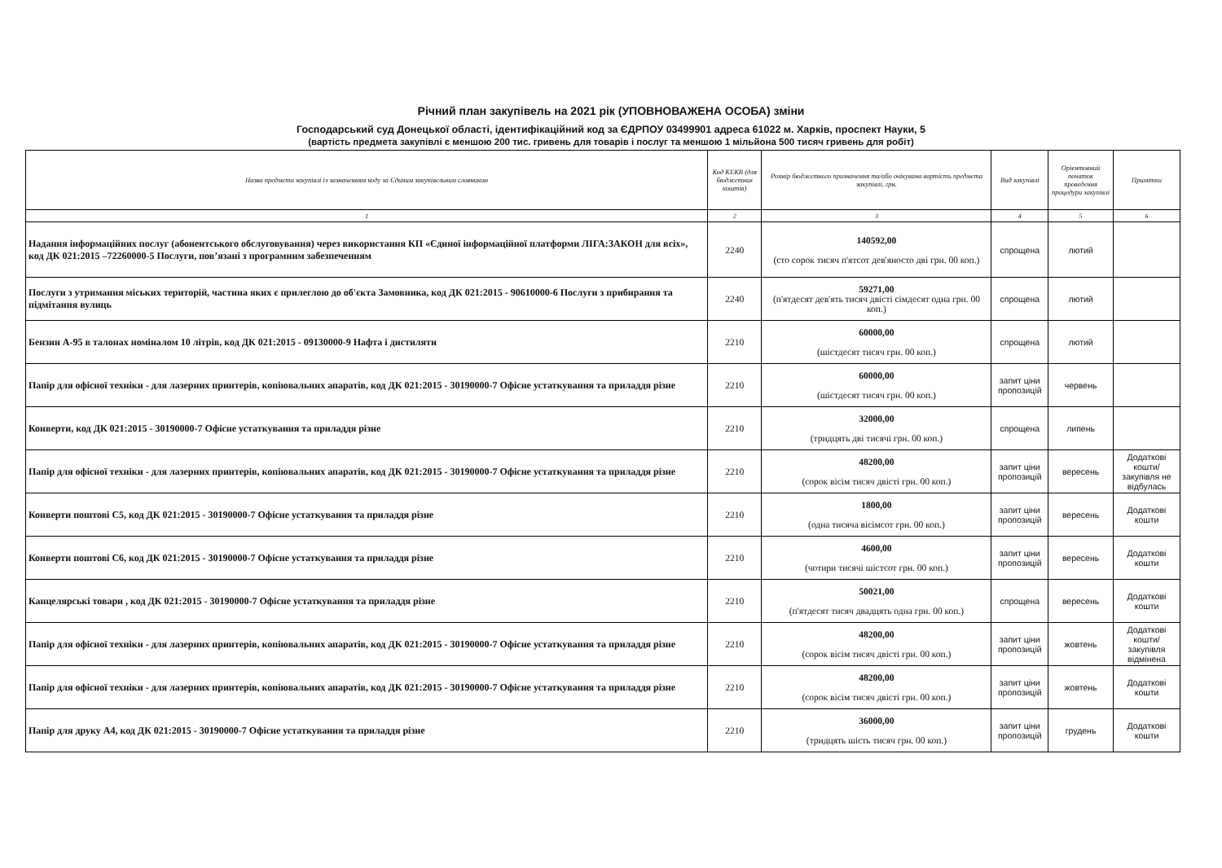Річний план закупівель на 2021 рік (УПОВНОВАЖЕНА ОСОБА) зміни
Господарський суд Донецької області, ідентифікаційний код за ЄДРПОУ 03499901 адреса 61022 м. Харків, проспект Науки, 5
(вартість предмета закупівлі є меншою 200 тис. гривень для товарів і послуг та меншою 1 мільйона 500 тисяч гривень для робіт)
| Назва предмета закупівлі із зазначенням коду за Єдиним закупівельним словником | Код КЕКВ (для бюджетних коштів) | Розмір бюджетного призначення та/або очікувана вартість предмета закупівлі, грн. | Вид закупівлі | Орієнтовний початок проведення процедури закупівлі | Примітки |
| --- | --- | --- | --- | --- | --- |
| 1 | 2 | 3 | 4 | 5 | 6 |
| Надання інформаційних послуг (абонентського обслуговування) через використання КП «Єдиної інформаційної платформи ЛІГА:ЗАКОН для всіх», код ДК 021:2015 –72260000-5 Послуги, пов’язані з програмним забезпеченням | 2240 | 140592,00 (сто сорок тисяч п'ятсот дев'яносто дві грн. 00 коп.) | спрощена | лютий | |
| Послуги з утримання міських територій, частина яких є прилеглою до об'єкта Замовника, код ДК 021:2015 - 90610000-6 Послуги з прибирання та підмітання вулиць | 2240 | 59271,00 (п'ятдесят дев'ять тисяч двісті сімдесят одна грн. 00 коп.) | спрощена | лютий | |
| Бензин А-95 в талонах номіналом 10 літрів, код ДК 021:2015 - 09130000-9 Нафта і дистиляти | 2210 | 60000,00 (шістдесят тисяч грн. 00 коп.) | спрощена | лютий | |
| Папір для офісної техніки - для лазерних принтерів, копіювальних апаратів, код ДК 021:2015 - 30190000-7 Офісне устаткування та приладдя різне | 2210 | 60000,00 (шістдесят тисяч грн. 00 коп.) | запит ціни пропозицій | червень | |
| Конверти, код ДК 021:2015 - 30190000-7 Офісне устаткування та приладдя різне | 2210 | 32000,00 (тридцять дві тисячі грн. 00 коп.) | спрощена | липень | |
| Папір для офісної техніки - для лазерних принтерів, копіювальних апаратів, код ДК 021:2015 - 30190000-7 Офісне устаткування та приладдя різне | 2210 | 48200,00 (сорок вісім тисяч двісті грн. 00 коп.) | запит ціни пропозицій | вересень | Додаткові кошти/ закупівля не відбулась |
| Конверти поштові С5, код ДК 021:2015 - 30190000-7 Офісне устаткування та приладдя різне | 2210 | 1800,00 (одна тисяча вісімсот грн. 00 коп.) | запит ціни пропозицій | вересень | Додаткові кошти |
| Конверти поштові С6, код ДК 021:2015 - 30190000-7 Офісне устаткування та приладдя різне | 2210 | 4600,00 (чотири тисячі шістсот грн. 00 коп.) | запит ціни пропозицій | вересень | Додаткові кошти |
| Канцелярські товари , код ДК 021:2015 - 30190000-7 Офісне устаткування та приладдя різне | 2210 | 50021,00 (п'ятдесят тисяч двадцять одна грн. 00 коп.) | спрощена | вересень | Додаткові кошти |
| Папір для офісної техніки - для лазерних принтерів, копіювальних апаратів, код ДК 021:2015 - 30190000-7 Офісне устаткування та приладдя різне | 2210 | 48200,00 (сорок вісім тисяч двісті грн. 00 коп.) | запит ціни пропозицій | жовтень | Додаткові кошти/ закупівля відмінена |
| Папір для офісної техніки - для лазерних принтерів, копіювальних апаратів, код ДК 021:2015 - 30190000-7 Офісне устаткування та приладдя різне | 2210 | 48200,00 (сорок вісім тисяч двісті грн. 00 коп.) | запит ціни пропозицій | жовтень | Додаткові кошти |
| Папір для друку А4, код ДК 021:2015 - 30190000-7 Офісне устаткування та приладдя різне | 2210 | 36000,00 (тридцять шість тисяч грн. 00 коп.) | запит ціни пропозицій | грудень | Додаткові кошти |